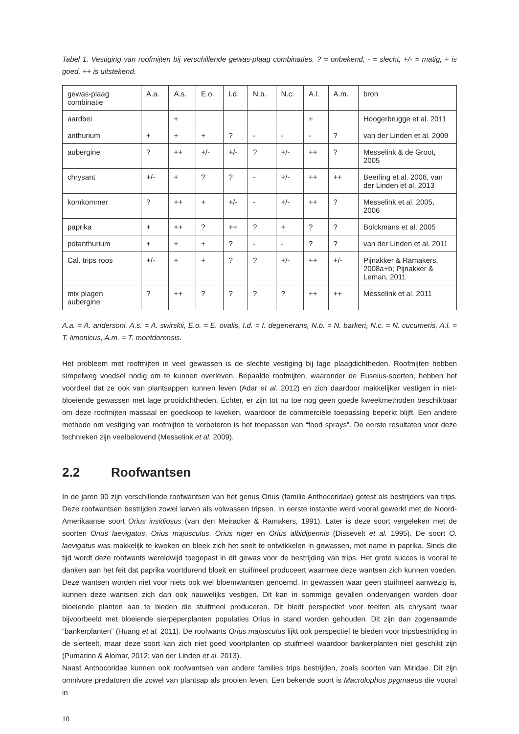Tabel 1. Vestiging van roofmijten bij verschillende gewas-plaag combinaties. ? = onbekend, - = slecht, +/- = matig, + is goed, ++ is uitstekend.
| gewas-plaag combinatie | A.a. | A.s. | E.o. | I.d. | N.b. | N.c. | A.l. | A.m. | bron |
| aardbei | | + | | | | | + | | Hoogerbrugge et al. 2011 |
| anthurium | + | + | + | ? | - | - | - | ? | van der Linden et al. 2009 |
| aubergine | ? | ++ | +/- | +/- | ? | +/- | ++ | ? | Messelink & de Groot, 2005 |
| chrysant | +/- | + | ? | ? | - | +/- | ++ | ++ | Beerling et al. 2008, van der Linden et al. 2013 |
| komkommer | ? | ++ | + | +/- | - | +/- | ++ | ? | Messelink et al. 2005, 2006 |
| paprika | + | ++ | ? | ++ | ? | + | ? | ? | Bolckmans et al. 2005 |
| potanthurium | + | + | + | ? | - | - | ? | ? | van der Linden et al. 2011 |
| Cal. trips roos | +/- | + | + | ? | ? | +/- | ++ | +/- | Pijnakker & Ramakers, 2008a+b; Pijnakker & Leman, 2011 |
| mix plagen aubergine | ? | ++ | ? | ? | ? | ? | ++ | ++ | Messelink et al. 2011 |
A.a. = A. andersoni, A.s. = A. swirskii, E.o. = E. ovalis, I.d. = I. degenerans, N.b. = N. barkeri, N.c. = N. cucumeris, A.l. = T. limonicus, A.m. = T. montdorensis.
Het probleem met roofmijten in veel gewassen is de slechte vestiging bij lage plaagdichtheden. Roofmijten hebben simpelweg voedsel nodig om te kunnen overleven. Bepaalde roofmijten, waaronder de Euseius-soorten, hebben het voordeel dat ze ook van plantsappen kunnen leven (Adar et al. 2012) en zich daardoor makkelijker vestigen in niet-bloeiende gewassen met lage prooidichtheden. Echter, er zijn tot nu toe nog geen goede kweekmethoden beschikbaar om deze roofmijten massaal en goedkoop te kweken, waardoor de commerciële toepassing beperkt blijft. Een andere methode om vestiging van roofmijten te verbeteren is het toepassen van “food sprays”. De eerste resultaten voor deze technieken zijn veelbelovend (Messelink et al. 2009).
2.2 Roofwantsen
In de jaren 90 zijn verschillende roofwantsen van het genus Orius (familie Anthocoridae) getest als bestrijders van trips. Deze roofwantsen bestrijden zowel larven als volwassen tripsen. In eerste instantie werd vooral gewerkt met de Noord-Amerikaanse soort Orius insidiosus (van den Meiracker & Ramakers, 1991). Later is deze soort vergeleken met de soorten Orius laevigatus, Orius majusculus, Orius niger en Orius albidipennis (Dissevelt et al. 1995). De soort O. laevigatus was makkelijk te kweken en bleek zich het snelt te ontwikkelen in gewassen, met name in paprika. Sinds die tijd wordt deze roofwants wereldwijd toegepast in dit gewas voor de bestrijding van trips. Het grote succes is vooral te danken aan het feit dat paprika voortdurend bloeit en stuifmeel produceert waarmee deze wantsen zich kunnen voeden. Deze wantsen worden niet voor niets ook wel bloemwantsen genoemd. In gewassen waar geen stuifmeel aanwezig is, kunnen deze wantsen zich dan ook nauwelijks vestigen. Dit kan in sommige gevallen ondervangen worden door bloeiende planten aan te bieden die stuifmeel producеren. Dit biedt perspectief voor teelten als chrysant waar bijvoorbeeld met bloeiende sierpeperplanten populaties Orius in stand worden gehouden. Dit zijn dan zogenaamde “bankerplanten” (Huang et al. 2011). De roofwants Orius majusculus lijkt ook perspectief te bieden voor tripsbestrijding in de sierteelt, maar deze soort kan zich niet goed voortplanten op stuifmeel waardoor bankerplanten niet geschikt zijn (Pumarino & Alomar, 2012; van der Linden et al. 2013).
Naast Anthocoridae kunnen ook roofwantsen van andere families trips bestrijden, zoals soorten van Miridae. Dit zijn omnivore predatoren die zowel van plantsap als prooien leven. Een bekende soort is Macrolophus pygmaeus die vooral in
10